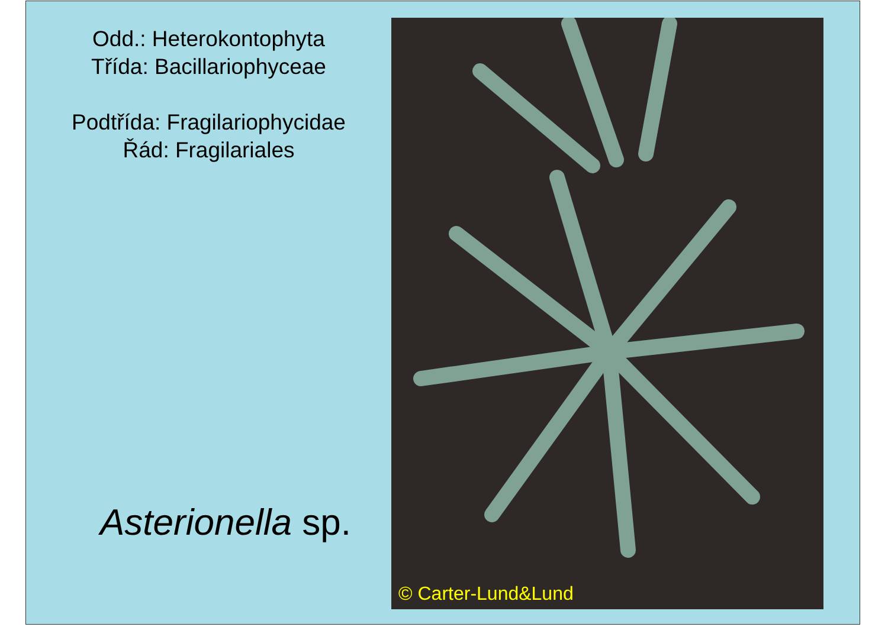Odd.: Heterokontophyta
Třída: Bacillariophyceae
Podtřída: Fragilariophycidae
Řád: Fragilariales
Asterionella sp.
© Carter-Lund&Lund